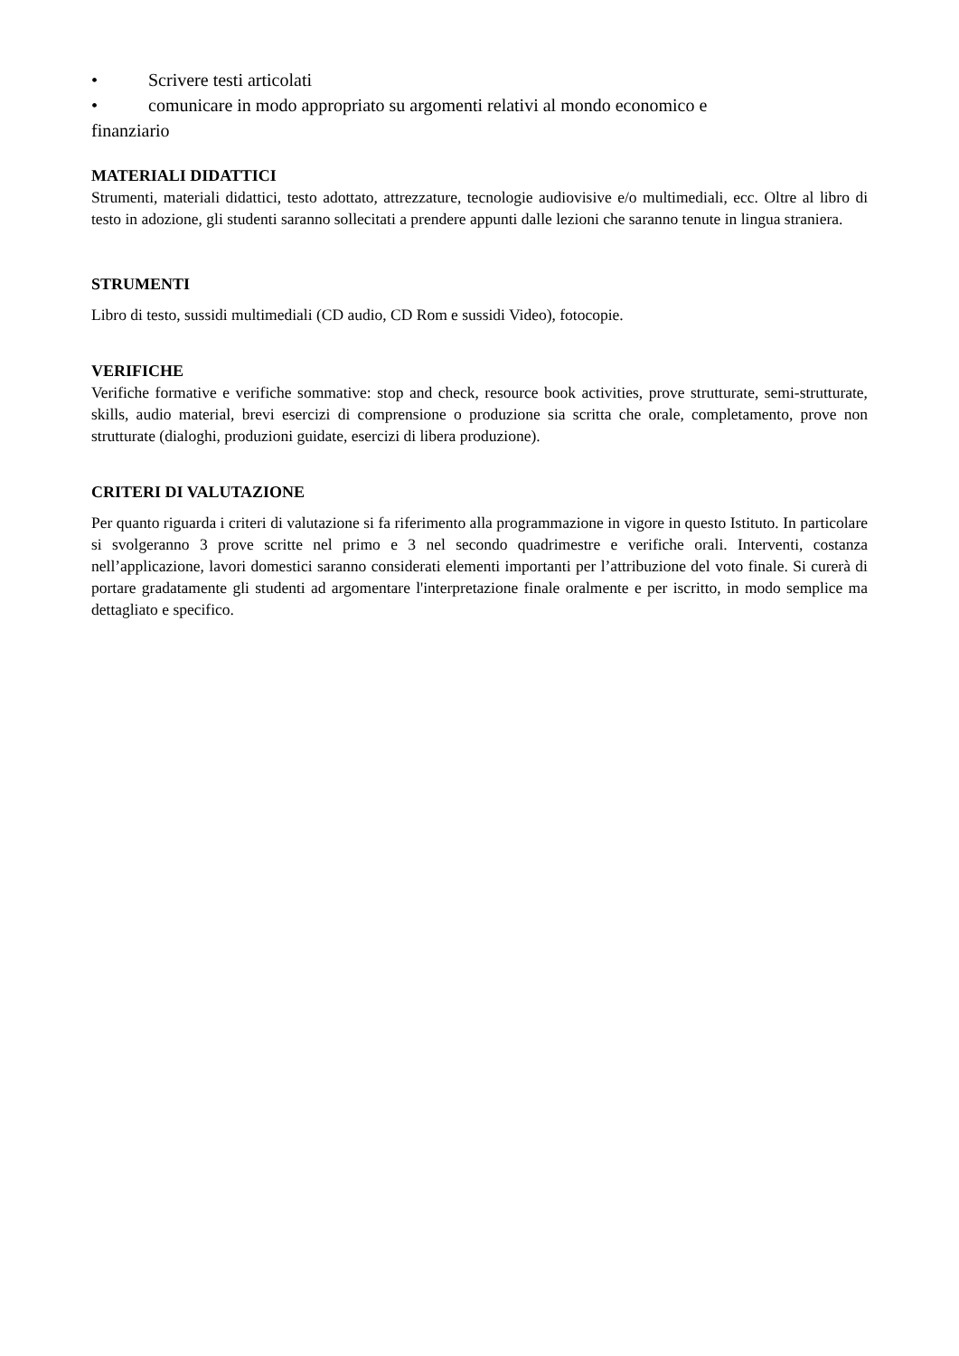• Scrivere testi articolati
• comunicare in modo appropriato su argomenti relativi al mondo economico e
finanziario
MATERIALI DIDATTICI
Strumenti, materiali didattici, testo adottato, attrezzature, tecnologie audiovisive e/o multimediali, ecc. Oltre al libro di testo in adozione, gli studenti saranno sollecitati a prendere appunti dalle lezioni che saranno tenute in lingua straniera.
STRUMENTI
Libro di testo, sussidi multimediali (CD audio, CD Rom e sussidi Video), fotocopie.
VERIFICHE
Verifiche formative e verifiche sommative: stop and check, resource book activities, prove strutturate, semi-strutturate, skills, audio material, brevi esercizi di comprensione o produzione sia scritta che orale, completamento, prove non strutturate (dialoghi, produzioni guidate, esercizi di libera produzione).
CRITERI DI VALUTAZIONE
Per quanto riguarda i criteri di valutazione si fa riferimento alla programmazione in vigore in questo Istituto. In particolare si svolgeranno 3 prove scritte nel primo e 3 nel secondo quadrimestre e verifiche orali. Interventi, costanza nell’applicazione, lavori domestici saranno considerati elementi importanti per l’attribuzione del voto finale. Si curerà di portare gradatamente gli studenti ad argomentare l'interpretazione finale oralmente e per iscritto, in modo semplice ma dettagliato e specifico.